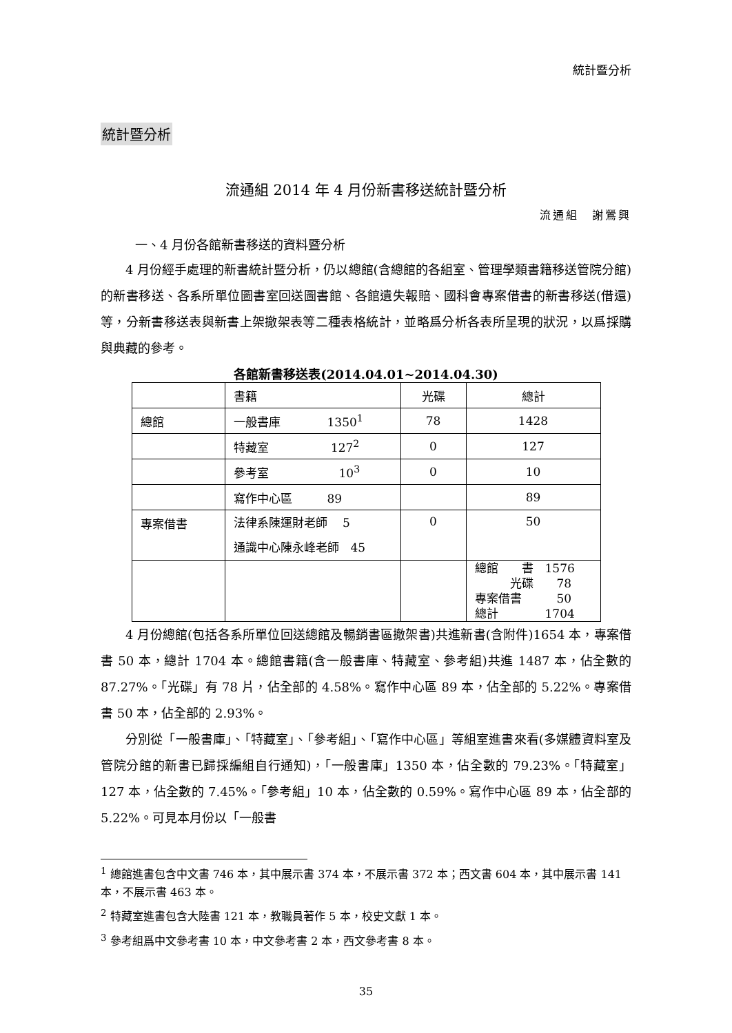統計暨分析
統計暨分析
流通組 2014 年 4 月份新書移送統計暨分析
流通組　謝鶯興
一、4 月份各館新書移送的資料暨分析
4 月份經手處理的新書統計暨分析，仍以總館(含總館的各組室、管理學類書籍移送管院分館)的新書移送、各系所單位圖書室回送圖書館、各館遺失報賠、國科會專案借書的新書移送(借還)等，分新書移送表與新書上架撤架表等二種表格統計，並略爲分析各表所呈現的狀況，以爲採購與典藏的參考。
各館新書移送表(2014.04.01~2014.04.30)
| | 書籍 | 光碟 | 總計 |
| 總館 | 一般書庫 1350<sup>1</sup> | 78 | 1428 |
| | 特藏室 127<sup>2</sup> | 0 | 127 |
| | 參考室 10<sup>3</sup> | 0 | 10 |
| | 寫作中心區 89 | | 89 |
| 專案借書 | 法律系陳運財老師 5 通識中心陳永峰老師 45 | 0 | 50 |
| | | | 總館 書 1576 光碟 78 專案借書 50 總計 1704 |
4 月份總館(包括各系所單位回送總館及暢銷書區撤架書)共進新書(含附件)1654 本，專案借書 50 本，總計 1704 本。總館書籍(含一般書庫、特藏室、參考組)共進 1487 本，佔全數的 87.27%。「光碟」有 78 片，佔全部的 4.58%。寫作中心區 89 本，佔全部的 5.22%。專案借書 50 本，佔全部的 2.93%。
分別從「一般書庫」、「特藏室」、「參考組」、「寫作中心區」等組室進書來看(多媒體資料室及管院分館的新書已歸採編組自行通知)，「一般書庫」1350 本，佔全數的 79.23%。「特藏室」127 本，佔全數的 7.45%。「參考組」10 本，佔全數的 0.59%。寫作中心區 89 本，佔全部的 5.22%。可見本月份以「一般書
<sup>1</sup> 總館進書包含中文書 746 本，其中展示書 374 本，不展示書 372 本；西文書 604 本，其中展示書 141 本，不展示書 463 本。
<sup>2</sup> 特藏室進書包含大陸書 121 本，教職員著作 5 本，校史文獻 1 本。
<sup>3</sup> 參考組爲中文參考書 10 本，中文參考書 2 本，西文參考書 8 本。
35